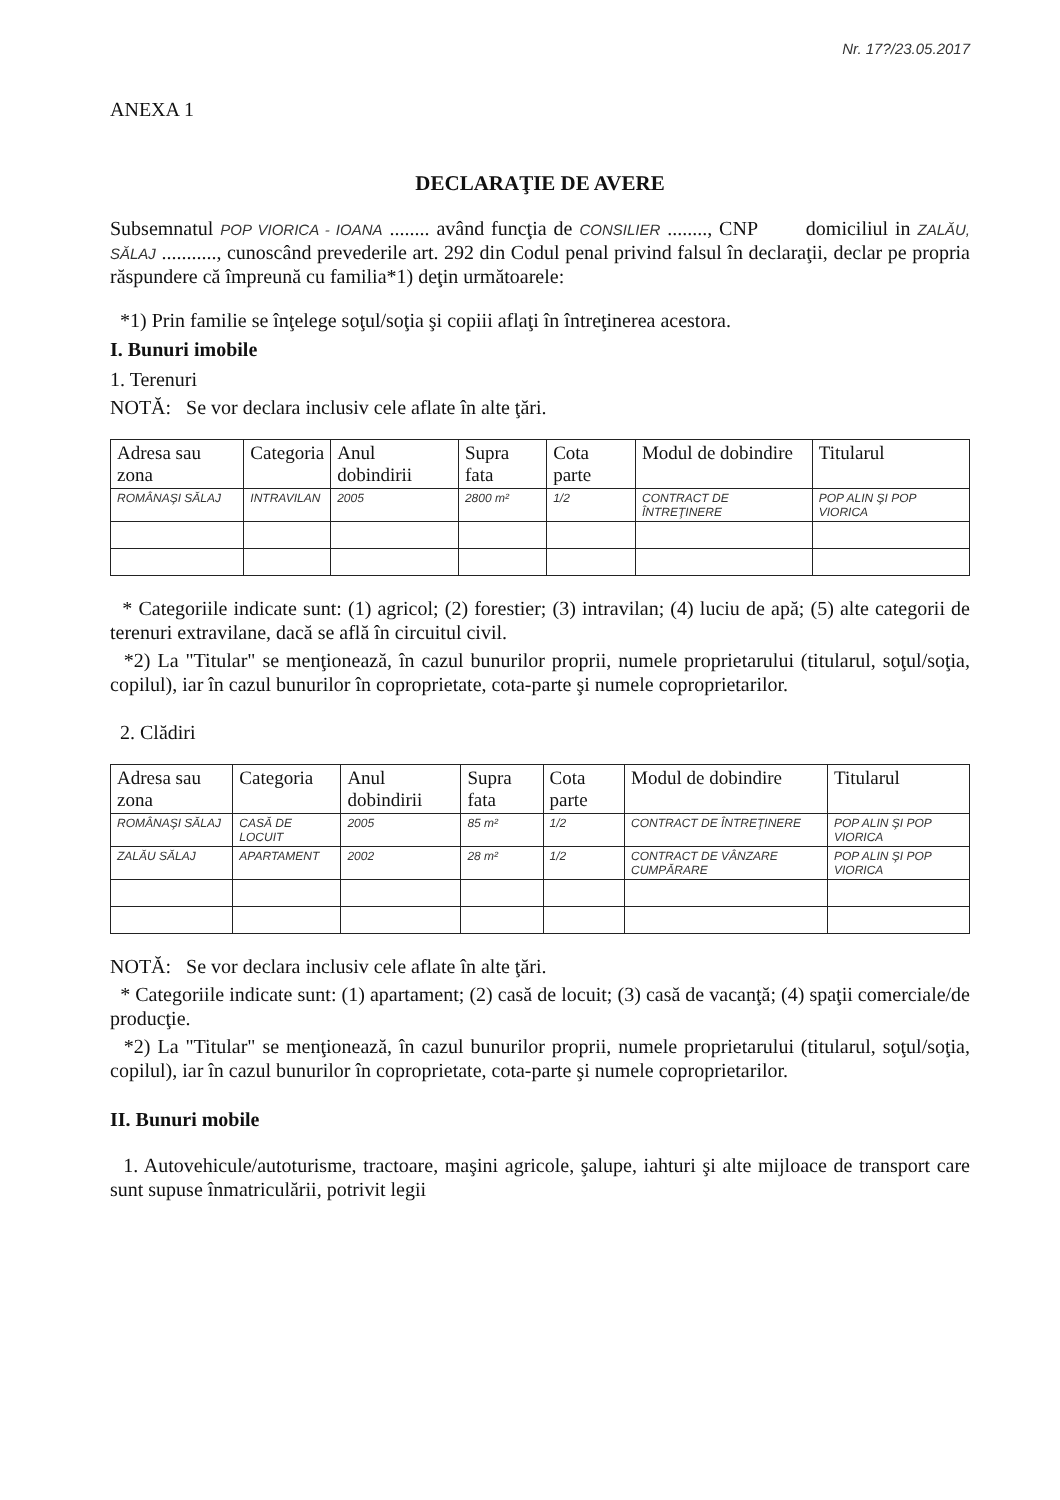Nr. 17?/23.05.2017
ANEXA 1
DECLARAŢIE DE AVERE
Subsemnatul POP VIORICA - IOANA ........ având funcţia de CONSILIER ........, CNP domiciliul in ZALĂU, SĂLAJ ..........., cunoscând prevederile art. 292 din Codul penal privind falsul în declaraţii, declar pe propria răspundere că împreună cu familia*1) deţin următoarele:
*1) Prin familie se înţelege soţul/soţia şi copiii aflaţi în întreţinerea acestora.
I. Bunuri imobile
1. Terenuri
NOTĂ: Se vor declara inclusiv cele aflate în alte ţări.
| Adresa sau zona | Categoria | Anul dobindirii | Supra fata | Cota parte | Modul de dobindire | Titularul |
| --- | --- | --- | --- | --- | --- | --- |
| ROMÂNAŞI SĂLAJ | INTRAVILAN | 2005 | 2800 m² | 1/2 | CONTRACT DE ÎNTREŢINERE | POP ALIN ŞI POP VIORICA |
* Categoriile indicate sunt: (1) agricol; (2) forestier; (3) intravilan; (4) luciu de apă; (5) alte categorii de terenuri extravilane, dacă se află în circuitul civil.
*2) La "Titular" se menţionează, în cazul bunurilor proprii, numele proprietarului (titularul, soţul/soţia, copilul), iar în cazul bunurilor în coproprietate, cota-parte şi numele coproprietarilor.
2. Clădiri
| Adresa sau zona | Categoria | Anul dobindirii | Supra fata | Cota parte | Modul de dobindire | Titularul |
| --- | --- | --- | --- | --- | --- | --- |
| ROMÂNAŞI SĂLAJ | CASĂ DE LOCUIT | 2005 | 85 m² | 1/2 | CONTRACT DE ÎNTREŢINERE | POP ALIN ŞI POP VIORICA |
| ZALĂU SĂLAJ | APARTAMENT | 2002 | 28 m² | 1/2 | CONTRACT DE VÂNZARE CUMPĂRARE | POP ALIN ŞI POP VIORICA |
NOTĂ: Se vor declara inclusiv cele aflate în alte ţări.
* Categoriile indicate sunt: (1) apartament; (2) casă de locuit; (3) casă de vacanţă; (4) spaţii comerciale/de producţie.
*2) La "Titular" se menţionează, în cazul bunurilor proprii, numele proprietarului (titularul, soţul/soţia, copilul), iar în cazul bunurilor în coproprietate, cota-parte şi numele coproprietarilor.
II. Bunuri mobile
1. Autovehicule/autoturisme, tractoare, maşini agricole, şalupe, iahturi şi alte mijloace de transport care sunt supuse înmatriculării, potrivit legii